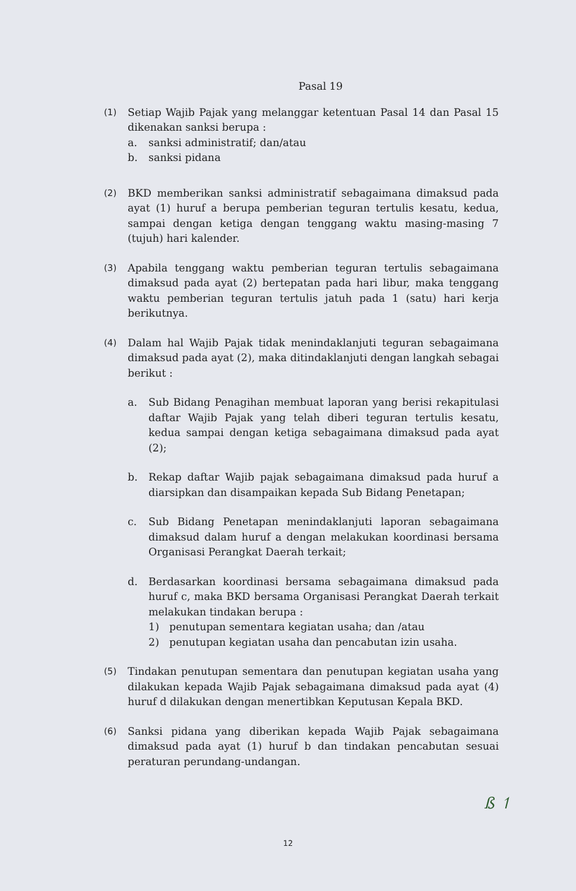Pasal 19
(1)
Setiap Wajib Pajak yang melanggar ketentuan Pasal 14 dan Pasal 15 dikenakan sanksi berupa :
a. sanksi administratif; dan/atau
b. sanksi pidana
(2)
BKD memberikan sanksi administratif sebagaimana dimaksud pada ayat (1) huruf a berupa pemberian teguran tertulis kesatu, kedua, sampai dengan ketiga dengan tenggang waktu masing-masing 7 (tujuh) hari kalender.
(3)
Apabila tenggang waktu pemberian teguran tertulis sebagaimana dimaksud pada ayat (2) bertepatan pada hari libur, maka tenggang waktu pemberian teguran tertulis jatuh pada 1 (satu) hari kerja berikutnya.
(4)
Dalam hal Wajib Pajak tidak menindaklanjuti teguran sebagaimana dimaksud pada ayat (2), maka ditindaklanjuti dengan langkah sebagai berikut :
a. Sub Bidang Penagihan membuat laporan yang berisi rekapitulasi daftar Wajib Pajak yang telah diberi teguran tertulis kesatu, kedua sampai dengan ketiga sebagaimana dimaksud pada ayat (2);
b. Rekap daftar Wajib pajak sebagaimana dimaksud pada huruf a diarsipkan dan disampaikan kepada Sub Bidang Penetapan;
c. Sub Bidang Penetapan menindaklanjuti laporan sebagaimana dimaksud dalam huruf a dengan melakukan koordinasi bersama Organisasi Perangkat Daerah terkait;
d. Berdasarkan koordinasi bersama sebagaimana dimaksud pada huruf c, maka BKD bersama Organisasi Perangkat Daerah terkait melakukan tindakan berupa :
1) penutupan sementara kegiatan usaha; dan /atau
2) penutupan kegiatan usaha dan pencabutan izin usaha.
(5)
Tindakan penutupan sementara dan penutupan kegiatan usaha yang dilakukan kepada Wajib Pajak sebagaimana dimaksud pada ayat (4) huruf d dilakukan dengan menertibkan Keputusan Kepala BKD.
(6)
Sanksi pidana yang diberikan kepada Wajib Pajak sebagaimana dimaksud pada ayat (1) huruf b dan tindakan pencabutan sesuai peraturan perundang-undangan.
ß ↿
12